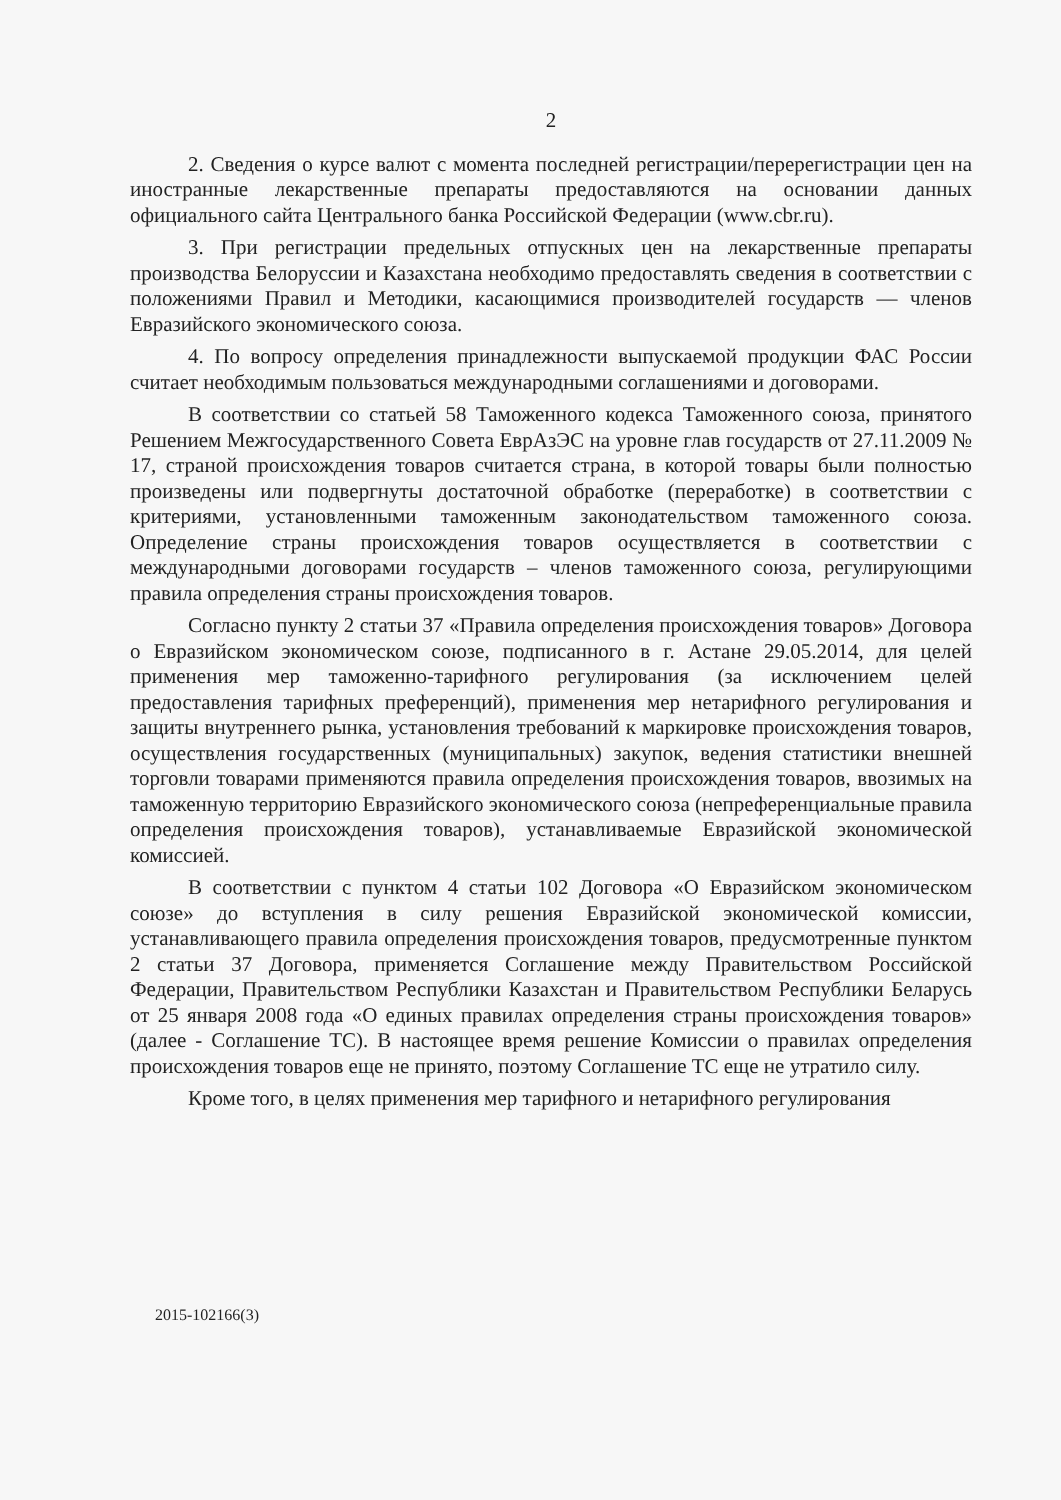2
2. Сведения о курсе валют с момента последней регистрации/перерегистрации цен на иностранные лекарственные препараты предоставляются на основании данных официального сайта Центрального банка Российской Федерации (www.cbr.ru).
3. При регистрации предельных отпускных цен на лекарственные препараты производства Белоруссии и Казахстана необходимо предоставлять сведения в соответствии с положениями Правил и Методики, касающимися производителей государств — членов Евразийского экономического союза.
4. По вопросу определения принадлежности выпускаемой продукции ФАС России считает необходимым пользоваться международными соглашениями и договорами.
В соответствии со статьей 58 Таможенного кодекса Таможенного союза, принятого Решением Межгосударственного Совета ЕврАзЭС на уровне глав государств от 27.11.2009 № 17, страной происхождения товаров считается страна, в которой товары были полностью произведены или подвергнуты достаточной обработке (переработке) в соответствии с критериями, установленными таможенным законодательством таможенного союза. Определение страны происхождения товаров осуществляется в соответствии с международными договорами государств – членов таможенного союза, регулирующими правила определения страны происхождения товаров.
Согласно пункту 2 статьи 37 «Правила определения происхождения товаров» Договора о Евразийском экономическом союзе, подписанного в г. Астане 29.05.2014, для целей применения мер таможенно-тарифного регулирования (за исключением целей предоставления тарифных преференций), применения мер нетарифного регулирования и защиты внутреннего рынка, установления требований к маркировке происхождения товаров, осуществления государственных (муниципальных) закупок, ведения статистики внешней торговли товарами применяются правила определения происхождения товаров, ввозимых на таможенную территорию Евразийского экономического союза (непреференциальные правила определения происхождения товаров), устанавливаемые Евразийской экономической комиссией.
В соответствии с пунктом 4 статьи 102 Договора «О Евразийском экономическом союзе» до вступления в силу решения Евразийской экономической комиссии, устанавливающего правила определения происхождения товаров, предусмотренные пунктом 2 статьи 37 Договора, применяется Соглашение между Правительством Российской Федерации, Правительством Республики Казахстан и Правительством Республики Беларусь от 25 января 2008 года «О единых правилах определения страны происхождения товаров» (далее - Соглашение ТС). В настоящее время решение Комиссии о правилах определения происхождения товаров еще не принято, поэтому Соглашение ТС еще не утратило силу.
Кроме того, в целях применения мер тарифного и нетарифного регулирования
2015-102166(3)